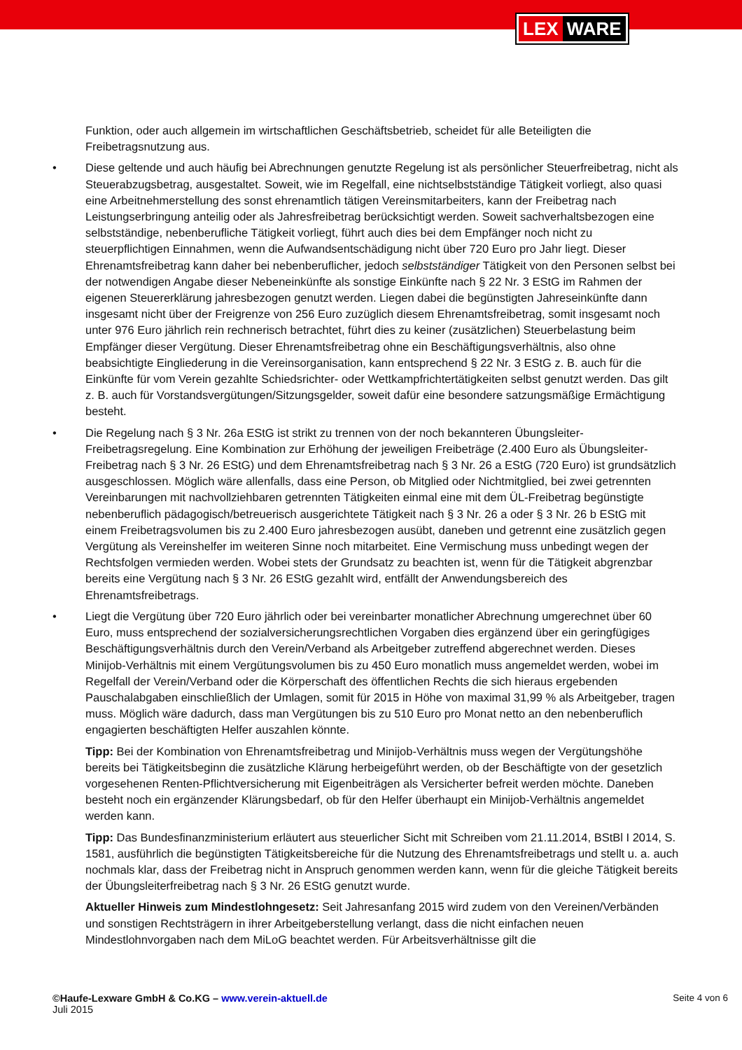LEX WARE
Funktion, oder auch allgemein im wirtschaftlichen Geschäftsbetrieb, scheidet für alle Beteiligten die Freibetragsnutzung aus.
• Diese geltende und auch häufig bei Abrechnungen genutzte Regelung ist als persönlicher Steuerfreibetrag, nicht als Steuerabzugsbetrag, ausgestaltet. Soweit, wie im Regelfall, eine nichtselbstständige Tätigkeit vorliegt, also quasi eine Arbeitnehmerstellung des sonst ehrenamtlich tätigen Vereinsmitarbeiters, kann der Freibetrag nach Leistungserbringung anteilig oder als Jahresfreibetrag berücksichtigt werden. Soweit sachverhaltsbezogen eine selbstständige, nebenberufliche Tätigkeit vorliegt, führt auch dies bei dem Empfänger noch nicht zu steuerpflichtigen Einnahmen, wenn die Aufwandsentschädigung nicht über 720 Euro pro Jahr liegt. Dieser Ehrenamtsfreibetrag kann daher bei nebenberuflicher, jedoch selbstständiger Tätigkeit von den Personen selbst bei der notwendigen Angabe dieser Nebeneinkünfte als sonstige Einkünfte nach § 22 Nr. 3 EStG im Rahmen der eigenen Steuererklärung jahresbezogen genutzt werden. Liegen dabei die begünstigten Jahreseinkünfte dann insgesamt nicht über der Freigrenze von 256 Euro zuzüglich diesem Ehrenamtsfreibetrag, somit insgesamt noch unter 976 Euro jährlich rein rechnerisch betrachtet, führt dies zu keiner (zusätzlichen) Steuerbelastung beim Empfänger dieser Vergütung. Dieser Ehrenamtsfreibetrag ohne ein Beschäftigungsverhältnis, also ohne beabsichtigte Eingliederung in die Vereinsorganisation, kann entsprechend § 22 Nr. 3 EStG z. B. auch für die Einkünfte für vom Verein gezahlte Schiedsrichter- oder Wettkampfrichtertätigkeiten selbst genutzt werden. Das gilt z. B. auch für Vorstandsvergütungen/Sitzungsgelder, soweit dafür eine besondere satzungsmäßige Ermächtigung besteht.
• Die Regelung nach § 3 Nr. 26a EStG ist strikt zu trennen von der noch bekannteren Übungsleiter-Freibetragsregelung. Eine Kombination zur Erhöhung der jeweiligen Freibeträge (2.400 Euro als Übungsleiter-Freibetrag nach § 3 Nr. 26 EStG) und dem Ehrenamtsfreibetrag nach § 3 Nr. 26 a EStG (720 Euro) ist grundsätzlich ausgeschlossen. Möglich wäre allenfalls, dass eine Person, ob Mitglied oder Nichtmitglied, bei zwei getrennten Vereinbarungen mit nachvollziehbaren getrennten Tätigkeiten einmal eine mit dem ÜL-Freibetrag begünstigte nebenberuflich pädagogisch/betreuerisch ausgerichtete Tätigkeit nach § 3 Nr. 26 a oder § 3 Nr. 26 b EStG mit einem Freibetragsvolumen bis zu 2.400 Euro jahresbezogen ausübt, daneben und getrennt eine zusätzlich gegen Vergütung als Vereinshelfer im weiteren Sinne noch mitarbeitet. Eine Vermischung muss unbedingt wegen der Rechtsfolgen vermieden werden. Wobei stets der Grundsatz zu beachten ist, wenn für die Tätigkeit abgrenzbar bereits eine Vergütung nach § 3 Nr. 26 EStG gezahlt wird, entfällt der Anwendungsbereich des Ehrenamtsfreibetrags.
• Liegt die Vergütung über 720 Euro jährlich oder bei vereinbarter monatlicher Abrechnung umgerechnet über 60 Euro, muss entsprechend der sozialversicherungsrechtlichen Vorgaben dies ergänzend über ein geringfügiges Beschäftigungsverhältnis durch den Verein/Verband als Arbeitgeber zutreffend abgerechnet werden. Dieses Minijob-Verhältnis mit einem Vergütungsvolumen bis zu 450 Euro monatlich muss angemeldet werden, wobei im Regelfall der Verein/Verband oder die Körperschaft des öffentlichen Rechts die sich hieraus ergebenden Pauschalabgaben einschließlich der Umlagen, somit für 2015 in Höhe von maximal 31,99 % als Arbeitgeber, tragen muss. Möglich wäre dadurch, dass man Vergütungen bis zu 510 Euro pro Monat netto an den nebenberuflich engagierten beschäftigten Helfer auszahlen könnte.
Tipp: Bei der Kombination von Ehrenamtsfreibetrag und Minijob-Verhältnis muss wegen der Vergütungshöhe bereits bei Tätigkeitsbeginn die zusätzliche Klärung herbeigeführt werden, ob der Beschäftigte von der gesetzlich vorgesehenen Renten-Pflichtversicherung mit Eigenbeiträgen als Versicherter befreit werden möchte. Daneben besteht noch ein ergänzender Klärungsbedarf, ob für den Helfer überhaupt ein Minijob-Verhältnis angemeldet werden kann.
Tipp: Das Bundesfinanzministerium erläutert aus steuerlicher Sicht mit Schreiben vom 21.11.2014, BStBl I 2014, S. 1581, ausführlich die begünstigten Tätigkeitsbereiche für die Nutzung des Ehrenamtsfreibetrags und stellt u. a. auch nochmals klar, dass der Freibetrag nicht in Anspruch genommen werden kann, wenn für die gleiche Tätigkeit bereits der Übungsleiterfreibetrag nach § 3 Nr. 26 EStG genutzt wurde.
Aktueller Hinweis zum Mindestlohngesetz: Seit Jahresanfang 2015 wird zudem von den Vereinen/Verbänden und sonstigen Rechtsträgern in ihrer Arbeitgeberstellung verlangt, dass die nicht einfachen neuen Mindestlohnvorgaben nach dem MiLoG beachtet werden. Für Arbeitsverhältnisse gilt die
©Haufe-Lexware GmbH & Co.KG – www.verein-aktuell.de
Juli 2015
Seite 4 von 6